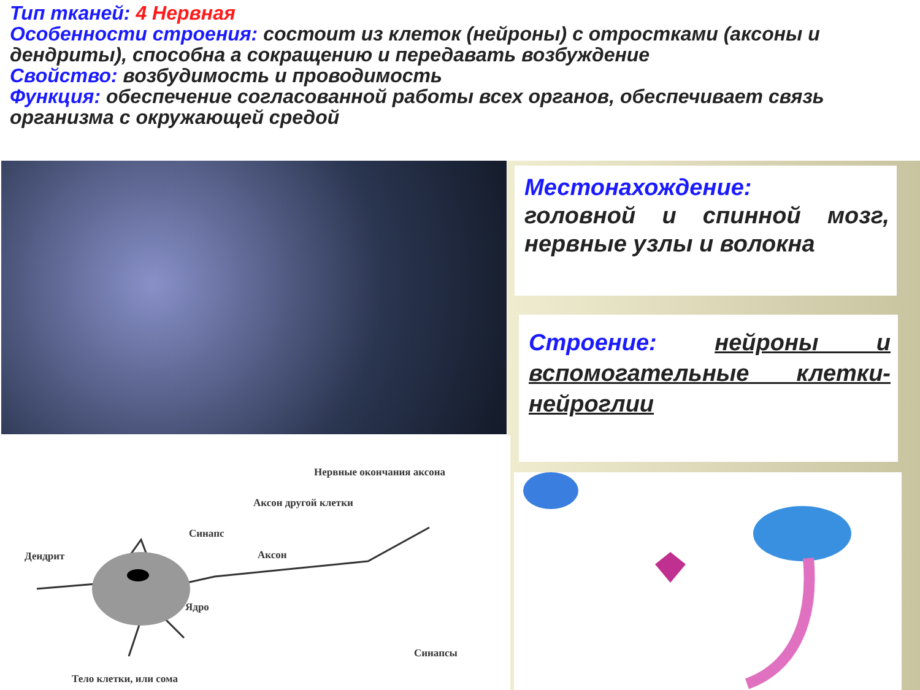Тип тканей: 4 Нервная
Особенности строения: состоит из клеток (нейроны) с отростками (аксоны и дендриты), способна а сокращению и передавать возбуждение
Свойство: возбудимость и проводимость
Функция: обеспечение согласованной работы всех органов, обеспечивает связь организма с окружающей средой
Нервные окончания аксона
Аксон другой клетки
Синапс
Дендрит Аксон
Ядро
Синапсы
Тело клетки, или сома
Местонахождение:
головной и спинной мозг, нервные узлы и волокна
Строение: нейроны и вспомогательные клетки-нейроглии